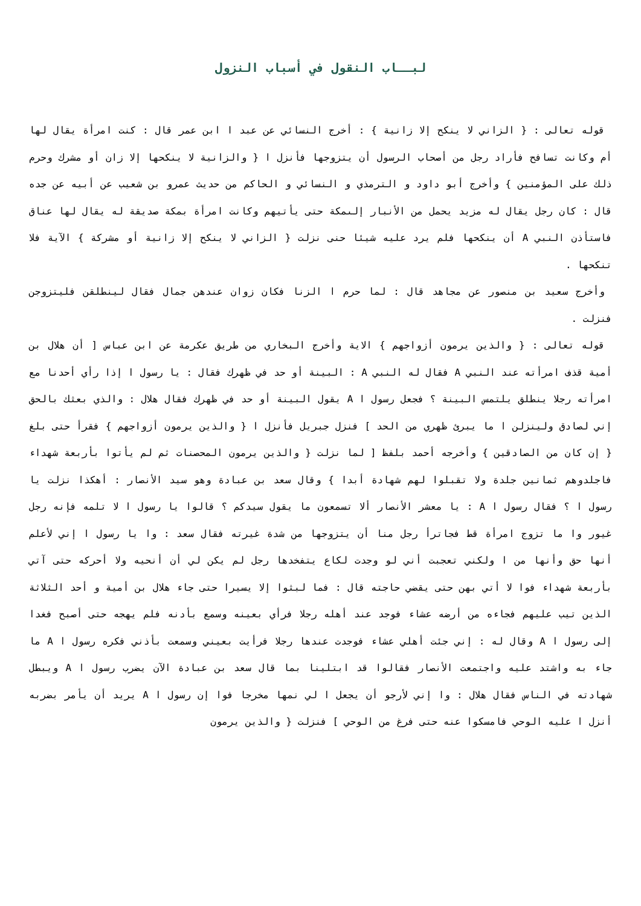لبــاب النقول في أسباب النزول
قوله تعالى : { الزاني لا ينكح إلا زانية } : أخرج النسائي عن عبد ا ابن عمر قال : كنت امرأة يقال لها أم وكانت تسافح فأراد رجل من أصحاب الرسول أن يتزوجها فأنزل ا { والزانية لا ينكحها إلا زان أو مشرك وحرم ذلك على المؤمنين } وأخرج أبو داود و الترمذي و النسائي و الحاكم من حديث عمرو بن شعيب عن أبيه عن جده قال : كان رجل يقال له مزيد يحمل من الأنبار إلىمكة حتى يأتيهم وكانت امرأة بمكة صديقة له يقال لها عناق فاستأذن النبي A أن ينكحها فلم يرد عليه شيئا حنى نزلت { الزاني لا ينكح إلا زانية أو مشركة } الآية فلا تنكحها .
وأخرج سعيد بن منصور عن مجاهد قال : لما حرم ا الزنا فكان زوان عندهن جمال فقال لينطلقن فليتزوجن فنزلت .
قوله تعالى : { والذين يرمون أزواجهم } الاية وأخرج البخاري من طريق عكرمة عن ابن عباس [ أن هلال بن أمية قذف امرأته عند النبي A فقال له النبي A : البينة أو حد في ظهرك فقال : يا رسول ا إذا رأي أحدنا مع امرأته رجلا ينطلق يلتمس البينة ؟ فجعل رسول ا A يقول البينة أو حد في ظهرك فقال هلال : والذي بعثك بالحق إني لصادق ولينزلن ا ما يبرئ ظهري من الحد ] فنزل جبريل فأنزل ا { والذين يرمون أزواجهم } فقرأ حتى بلغ { إن كان من الصادقين } وأخرجه أحمد بلفظ [ لما نزلت { والذين يرمون المحصنات ثم لم يأتوا بأربعة شهداء فاجلدوهم ثمانين جلدة ولا تقبلوا لهم شهادة أبدا } وقال سعد بن عبادة وهو سيد الأنصار : أهكذا نزلت يا رسول ا ؟ فقال رسول ا A : يا معشر الأنصار ألا تسمعون ما يقول سيدكم ؟ قالوا يا رسول ا لا تلمه فإنه رجل غيور وا ما تزوج امرأة قط فجاترأ رجل منا أن يتزوجها من شدة غيرته فقال سعد : وا يا رسول ا إني لأعلم أنها حق وأنها من ا ولكني تعجبت أني لو وجدت لكاع يتفخدها رجل لم يكن لي أن أنحيه ولا أحركه حتى آتي بأربعة شهداء فوا لا أتي بهن حتى يقضي حاجته قال : فما لبثوا إلا يسيرا حتى جاء هلال بن أمية و أحد الثلاثة الذين تيب عليهم فجاءه من أرضه عشاء فوجد عند أهله رجلا فرأي بعينه وسمع بأدنه فلم يهجه حتى أصبح فغدا إلى رسول ا A وقال له : إني جئت أهلي عشاء فوجدت عندها رجلا فرأيت بعيني وسمعت بأذني فكره رسول ا A ما جاء به واشتد عليه واجتمعت الأنصار فقالوا قد ابتلينا بما قال سعد بن عبادة الآن يضرب رسول ا A ويبطل شهادته في الناس فقال هلال : وا إني لأرجو أن يجعل ا لي نمها مخرجا فوا إن رسول ا A يريد أن يأمر بضربه أنزل ا عليه الوحي فامسكوا عنه حتى فرغ من الوحي ] فنزلت { والذين يرمون